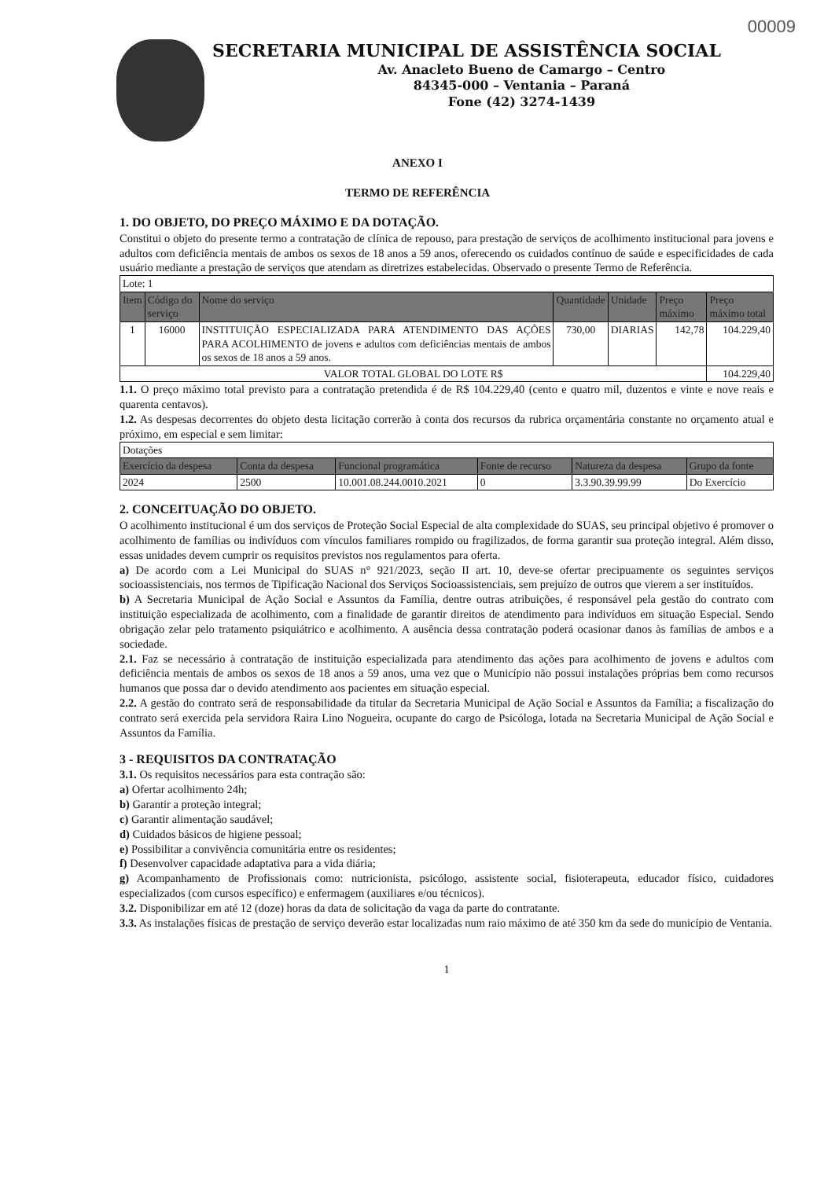00009
SECRETARIA MUNICIPAL DE ASSISTÊNCIA SOCIAL
Av. Anacleto Bueno de Camargo – Centro
84345-000 – Ventania – Paraná
Fone (42) 3274-1439
ANEXO I
TERMO DE REFERÊNCIA
1. DO OBJETO, DO PREÇO MÁXIMO E DA DOTAÇÃO.
Constitui o objeto do presente termo a contratação de clínica de repouso, para prestação de serviços de acolhimento institucional para jovens e adultos com deficiência mentais de ambos os sexos de 18 anos a 59 anos, oferecendo os cuidados contínuo de saúde e especificidades de cada usuário mediante a prestação de serviços que atendam as diretrizes estabelecidas. Observado o presente Termo de Referência.
| Lote: 1 | | | | | | |
| Item | Código do serviço | Nome do serviço | Quantidade | Unidade | Preço máximo | Preço máximo total |
| 1 | 16000 | INSTITUIÇÃO ESPECIALIZADA PARA ATENDIMENTO DAS AÇÕES PARA ACOLHIMENTO de jovens e adultos com deficiências mentais de ambos os sexos de 18 anos a 59 anos. | 730,00 | DIARIAS | 142,78 | 104.229,40 |
| VALOR TOTAL GLOBAL DO LOTE R$ | | | | | | 104.229,40 |
1.1. O preço máximo total previsto para a contratação pretendida é de R$ 104.229,40 (cento e quatro mil, duzentos e vinte e nove reais e quarenta centavos).
1.2. As despesas decorrentes do objeto desta licitação correrão à conta dos recursos da rubrica orçamentária constante no orçamento atual e próximo, em especial e sem limitar:
| Dotações | | | | | |
| Exercício da despesa | Conta da despesa | Funcional programática | Fonte de recurso | Natureza da despesa | Grupo da fonte |
| 2024 | 2500 | 10.001.08.244.0010.2021 | 0 | 3.3.90.39.99.99 | Do Exercício |
2. CONCEITUAÇÃO DO OBJETO.
O acolhimento institucional é um dos serviços de Proteção Social Especial de alta complexidade do SUAS, seu principal objetivo é promover o acolhimento de famílias ou indivíduos com vínculos familiares rompido ou fragilizados, de forma garantir sua proteção integral. Além disso, essas unidades devem cumprir os requisitos previstos nos regulamentos para oferta.
a) De acordo com a Lei Municipal do SUAS n° 921/2023, seção II art. 10, deve-se ofertar precipuamente os seguintes serviços socioassistenciais, nos termos de Tipificação Nacional dos Serviços Socioassistenciais, sem prejuízo de outros que vierem a ser instituídos.
b) A Secretaria Municipal de Ação Social e Assuntos da Família, dentre outras atribuições, é responsável pela gestão do contrato com instituição especializada de acolhimento, com a finalidade de garantir direitos de atendimento para indivíduos em situação Especial. Sendo obrigação zelar pelo tratamento psiquiátrico e acolhimento. A ausência dessa contratação poderá ocasionar danos às famílias de ambos e a sociedade.
2.1. Faz se necessário à contratação de instituição especializada para atendimento das ações para acolhimento de jovens e adultos com deficiência mentais de ambos os sexos de 18 anos a 59 anos, uma vez que o Município não possui instalações próprias bem como recursos humanos que possa dar o devido atendimento aos pacientes em situação especial.
2.2. A gestão do contrato será de responsabilidade da titular da Secretaria Municipal de Ação Social e Assuntos da Família; a fiscalização do contrato será exercida pela servidora Raira Lino Nogueira, ocupante do cargo de Psicóloga, lotada na Secretaria Municipal de Ação Social e Assuntos da Família.
3 - REQUISITOS DA CONTRATAÇÃO
3.1. Os requisitos necessários para esta contração são:
a) Ofertar acolhimento 24h;
b) Garantir a proteção integral;
c) Garantir alimentação saudável;
d) Cuidados básicos de higiene pessoal;
e) Possibilitar a convivência comunitária entre os residentes;
f) Desenvolver capacidade adaptativa para a vida diária;
g) Acompanhamento de Profissionais como: nutricionista, psicólogo, assistente social, fisioterapeuta, educador físico, cuidadores especializados (com cursos específico) e enfermagem (auxiliares e/ou técnicos).
3.2. Disponibilizar em até 12 (doze) horas da data de solicitação da vaga da parte do contratante.
3.3. As instalações físicas de prestação de serviço deverão estar localizadas num raio máximo de até 350 km da sede do município de Ventania.
1